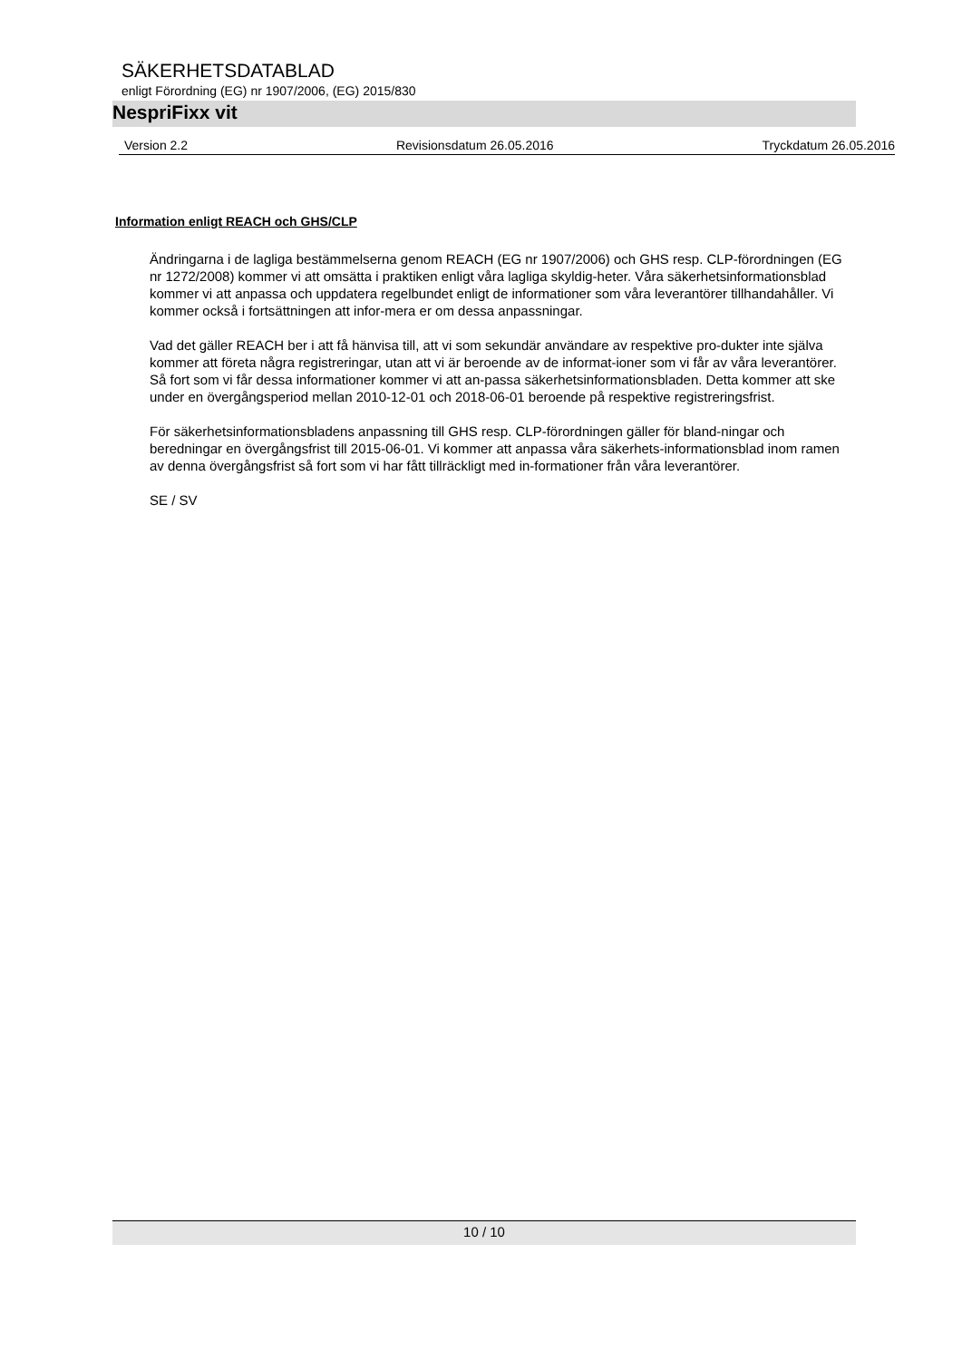SÄKERHETSDATABLAD
enligt Förordning (EG) nr 1907/2006, (EG) 2015/830
NespriFixx vit
Version 2.2 Revisionsdatum 26.05.2016 Tryckdatum 26.05.2016
Information enligt REACH och GHS/CLP
Ändringarna i de lagliga bestämmelserna genom REACH (EG nr 1907/2006) och GHS resp. CLP-förordningen (EG nr 1272/2008) kommer vi att omsätta i praktiken enligt våra lagliga skyldig-heter. Våra säkerhetsinformationsblad kommer vi att anpassa och uppdatera regelbundet enligt de informationer som våra leverantörer tillhandahåller. Vi kommer också i fortsättningen att infor-mera er om dessa anpassningar.
Vad det gäller REACH ber i att få hänvisa till, att vi som sekundär användare av respektive pro-dukter inte själva kommer att företa några registreringar, utan att vi är beroende av de informat-ioner som vi får av våra leverantörer. Så fort som vi får dessa informationer kommer vi att an-passa säkerhetsinformationsbladen. Detta kommer att ske under en övergångsperiod mellan 2010-12-01 och 2018-06-01 beroende på respektive registreringsfrist.
För säkerhetsinformationsbladens anpassning till GHS resp. CLP-förordningen gäller för bland-ningar och beredningar en övergångsfrist till 2015-06-01. Vi kommer att anpassa våra säkerhets-informationsblad inom ramen av denna övergångsfrist så fort som vi har fått tillräckligt med in-formationer från våra leverantörer.
SE / SV
10 / 10